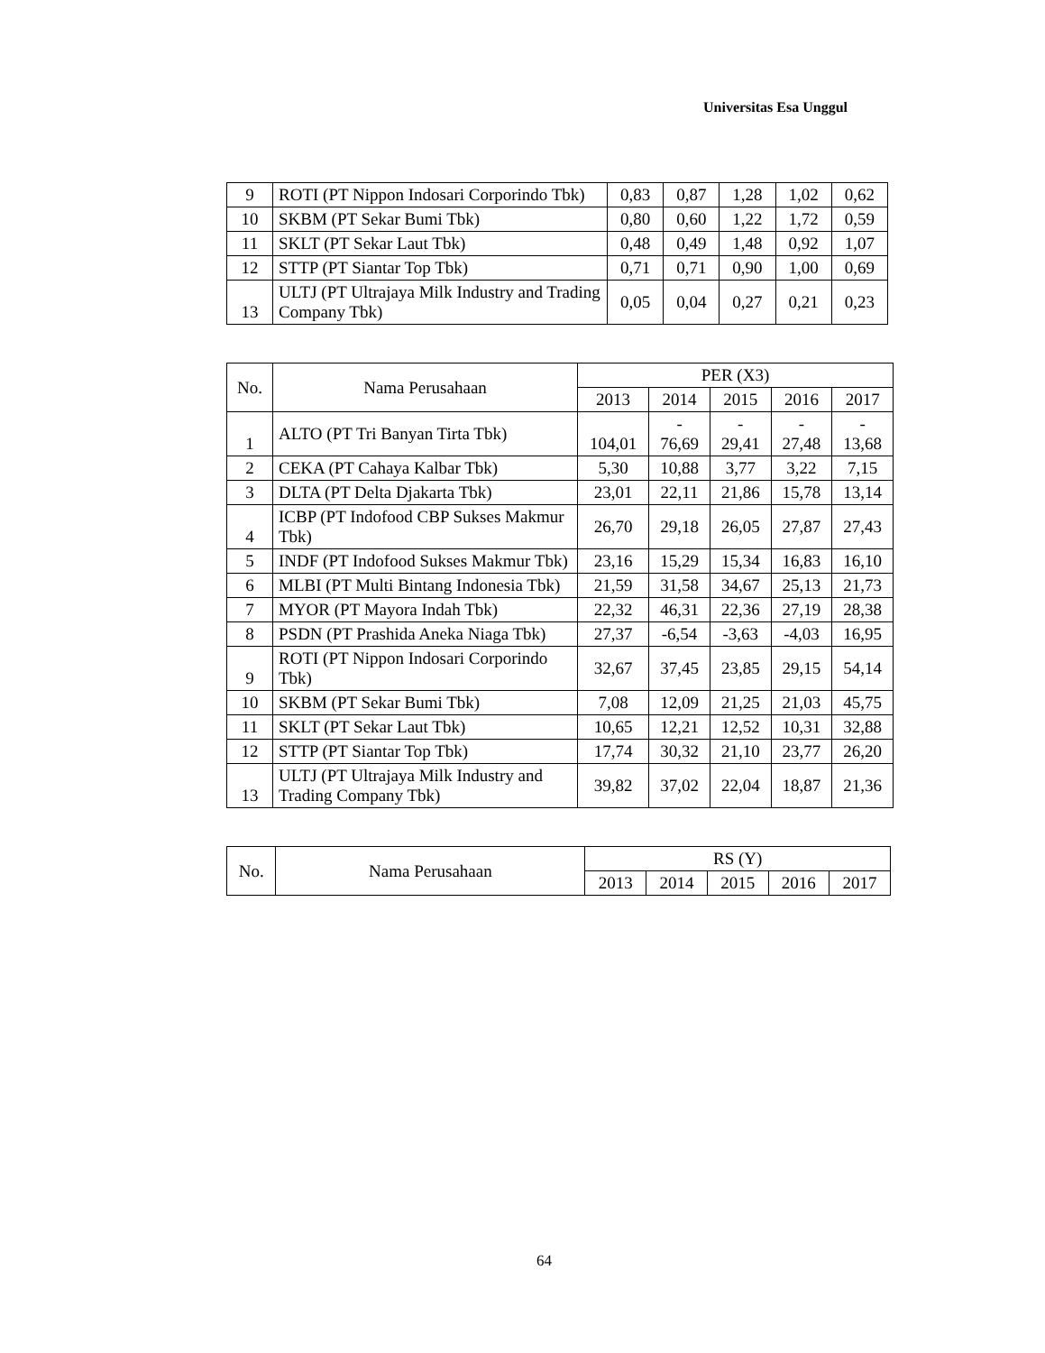Universitas Esa Unggul
| 9 | ROTI (PT Nippon Indosari Corporindo Tbk) | 0,83 | 0,87 | 1,28 | 1,02 | 0,62 |
| 10 | SKBM (PT Sekar Bumi Tbk) | 0,80 | 0,60 | 1,22 | 1,72 | 0,59 |
| 11 | SKLT (PT Sekar Laut Tbk) | 0,48 | 0,49 | 1,48 | 0,92 | 1,07 |
| 12 | STTP (PT Siantar Top Tbk) | 0,71 | 0,71 | 0,90 | 1,00 | 0,69 |
| 13 | ULTJ (PT Ultrajaya Milk Industry and Trading Company Tbk) | 0,05 | 0,04 | 0,27 | 0,21 | 0,23 |
| No. | Nama Perusahaan | PER (X3) | | | | |
| --- | --- | --- | --- | --- | --- | --- |
| | | 2013 | 2014 | 2015 | 2016 | 2017 |
| 1 | ALTO (PT Tri Banyan Tirta Tbk) | 104,01 | - 76,69 | - 29,41 | - 27,48 | - 13,68 |
| 2 | CEKA (PT Cahaya Kalbar Tbk) | 5,30 | 10,88 | 3,77 | 3,22 | 7,15 |
| 3 | DLTA (PT Delta Djakarta Tbk) | 23,01 | 22,11 | 21,86 | 15,78 | 13,14 |
| 4 | ICBP (PT Indofood CBP Sukses Makmur Tbk) | 26,70 | 29,18 | 26,05 | 27,87 | 27,43 |
| 5 | INDF (PT Indofood Sukses Makmur Tbk) | 23,16 | 15,29 | 15,34 | 16,83 | 16,10 |
| 6 | MLBI (PT Multi Bintang Indonesia Tbk) | 21,59 | 31,58 | 34,67 | 25,13 | 21,73 |
| 7 | MYOR (PT Mayora Indah Tbk) | 22,32 | 46,31 | 22,36 | 27,19 | 28,38 |
| 8 | PSDN (PT Prashida Aneka Niaga Tbk) | 27,37 | -6,54 | -3,63 | -4,03 | 16,95 |
| 9 | ROTI (PT Nippon Indosari Corporindo Tbk) | 32,67 | 37,45 | 23,85 | 29,15 | 54,14 |
| 10 | SKBM (PT Sekar Bumi Tbk) | 7,08 | 12,09 | 21,25 | 21,03 | 45,75 |
| 11 | SKLT (PT Sekar Laut Tbk) | 10,65 | 12,21 | 12,52 | 10,31 | 32,88 |
| 12 | STTP (PT Siantar Top Tbk) | 17,74 | 30,32 | 21,10 | 23,77 | 26,20 |
| 13 | ULTJ (PT Ultrajaya Milk Industry and Trading Company Tbk) | 39,82 | 37,02 | 22,04 | 18,87 | 21,36 |
| No. | Nama Perusahaan | RS (Y) | | | | |
| --- | --- | --- | --- | --- | --- | --- |
| | | 2013 | 2014 | 2015 | 2016 | 2017 |
64